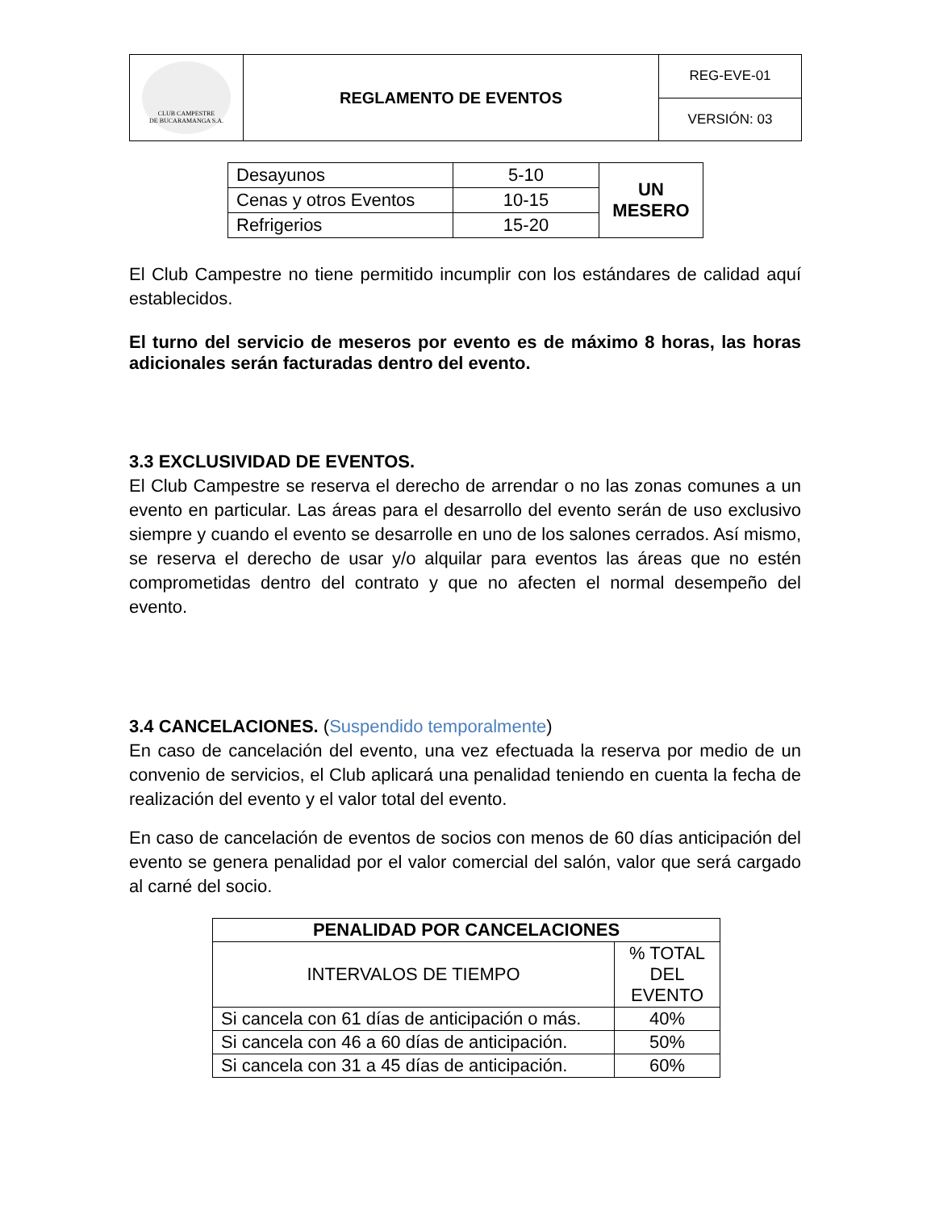| CLUB CAMPESTRE DE BUCARAMANGA S.A. | REGLAMENTO DE EVENTOS | REG-EVE-01 |
| | | VERSIÓN: 03 |
| Desayunos | 5-10 | UN MESERO |
| Cenas y otros Eventos | 10-15 | |
| Refrigerios | 15-20 | |
El Club Campestre no tiene permitido incumplir con los estándares de calidad aquí establecidos.
El turno del servicio de meseros por evento es de máximo 8 horas, las horas adicionales serán facturadas dentro del evento.
3.3 EXCLUSIVIDAD DE EVENTOS.
El Club Campestre se reserva el derecho de arrendar o no las zonas comunes a un evento en particular. Las áreas para el desarrollo del evento serán de uso exclusivo siempre y cuando el evento se desarrolle en uno de los salones cerrados. Así mismo, se reserva el derecho de usar y/o alquilar para eventos las áreas que no estén comprometidas dentro del contrato y que no afecten el normal desempeño del evento.
3.4 CANCELACIONES. (Suspendido temporalmente)
En caso de cancelación del evento, una vez efectuada la reserva por medio de un convenio de servicios, el Club aplicará una penalidad teniendo en cuenta la fecha de realización del evento y el valor total del evento.
En caso de cancelación de eventos de socios con menos de 60 días anticipación del evento se genera penalidad por el valor comercial del salón, valor que será cargado al carné del socio.
| PENALIDAD POR CANCELACIONES | |
| --- | --- |
| INTERVALOS DE TIEMPO | % TOTAL DEL EVENTO |
| Si cancela con 61 días de anticipación o más. | 40% |
| Si cancela con 46 a 60 días de anticipación. | 50% |
| Si cancela con 31 a 45 días de anticipación. | 60% |